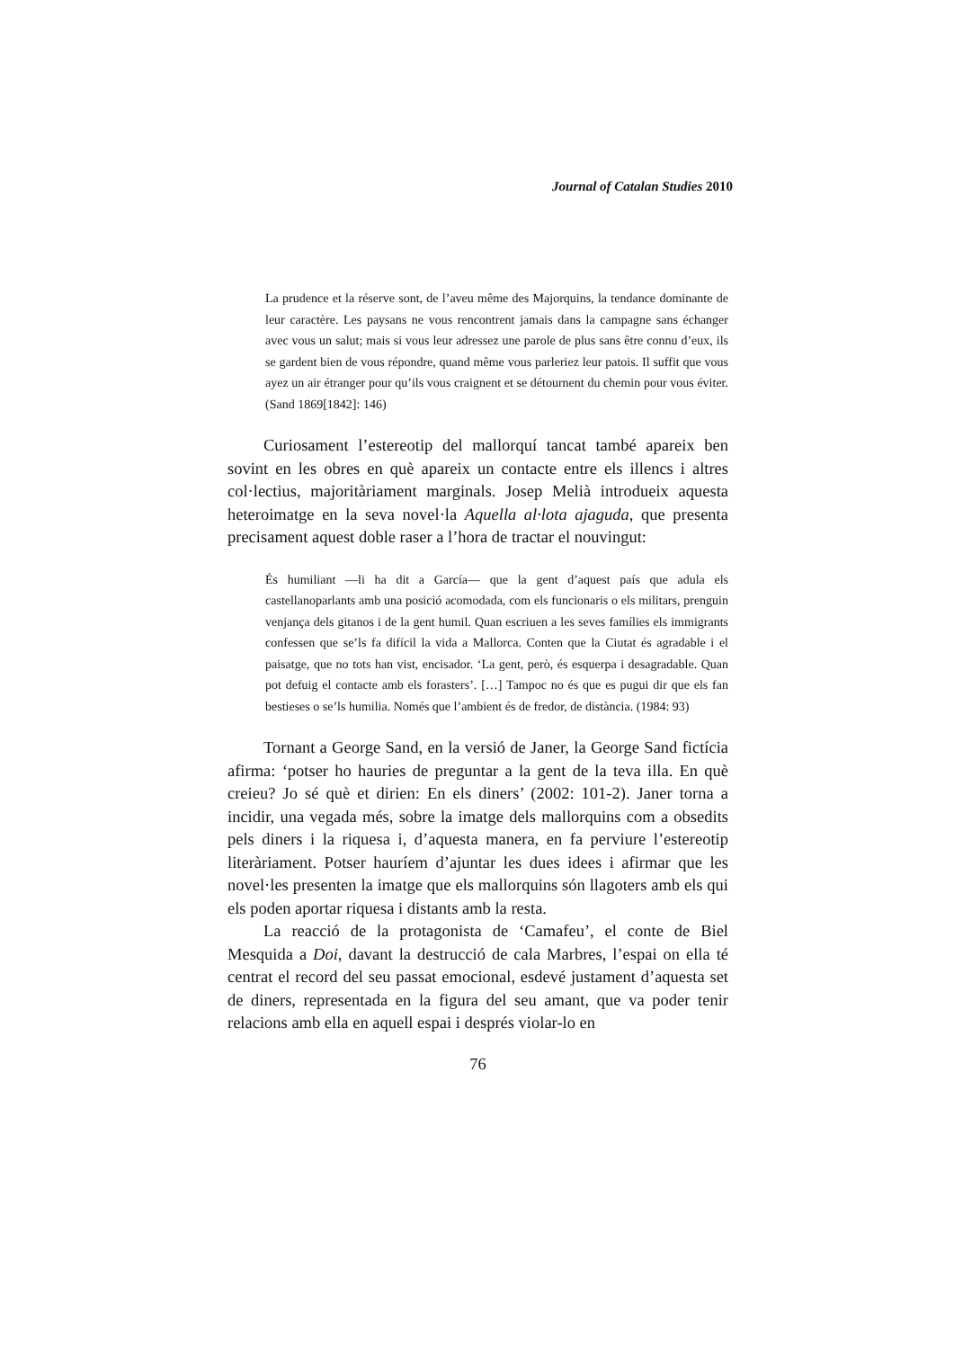Journal of Catalan Studies 2010
La prudence et la réserve sont, de l’aveu même des Majorquins, la tendance dominante de leur caractère. Les paysans ne vous rencontrent jamais dans la campagne sans échanger avec vous un salut; mais si vous leur adressez une parole de plus sans être connu d’eux, ils se gardent bien de vous répondre, quand même vous parleriez leur patois. Il suffit que vous ayez un air étranger pour qu’ils vous craignent et se détournent du chemin pour vous éviter. (Sand 1869[1842]: 146)
Curiosament l’estereotip del mallorquí tancat també apareix ben sovint en les obres en què apareix un contacte entre els illencs i altres col·lectius, majoritàriament marginals. Josep Melià introdueix aquesta heteroimatge en la seva novel·la Aquella al·lota ajaguda, que presenta precisament aquest doble raser a l’hora de tractar el nouvingut:
És humiliant —li ha dit a García— que la gent d’aquest país que adula els castellanoparlants amb una posició acomodada, com els funcionaris o els militars, prenguin venjança dels gitanos i de la gent humil. Quan escriuen a les seves famílies els immigrants confessen que se’ls fa difícil la vida a Mallorca. Conten que la Ciutat és agradable i el paisatge, que no tots han vist, encisador. ‘La gent, però, és esquerpa i desagradable. Quan pot defuig el contacte amb els forasters’. […] Tampoc no és que es pugui dir que els fan bestieses o se’ls humilia. Només que l’ambient és de fredor, de distància. (1984: 93)
Tornant a George Sand, en la versió de Janer, la George Sand fictícia afirma: ‘potser ho hauries de preguntar a la gent de la teva illa. En què creieu? Jo sé què et dirien: En els diners’ (2002: 101-2). Janer torna a incidir, una vegada més, sobre la imatge dels mallorquins com a obsedits pels diners i la riquesa i, d’aquesta manera, en fa perviure l’estereotip literàriament. Potser hauríem d’ajuntar les dues idees i afirmar que les novel·les presenten la imatge que els mallorquins són llagoters amb els qui els poden aportar riquesa i distants amb la resta.
La reacció de la protagonista de ‘Camafeu’, el conte de Biel Mesquida a Doi, davant la destrucció de cala Marbres, l’espai on ella té centrat el record del seu passat emocional, esdevé justament d’aquesta set de diners, representada en la figura del seu amant, que va poder tenir relacions amb ella en aquell espai i després violar-lo en
76